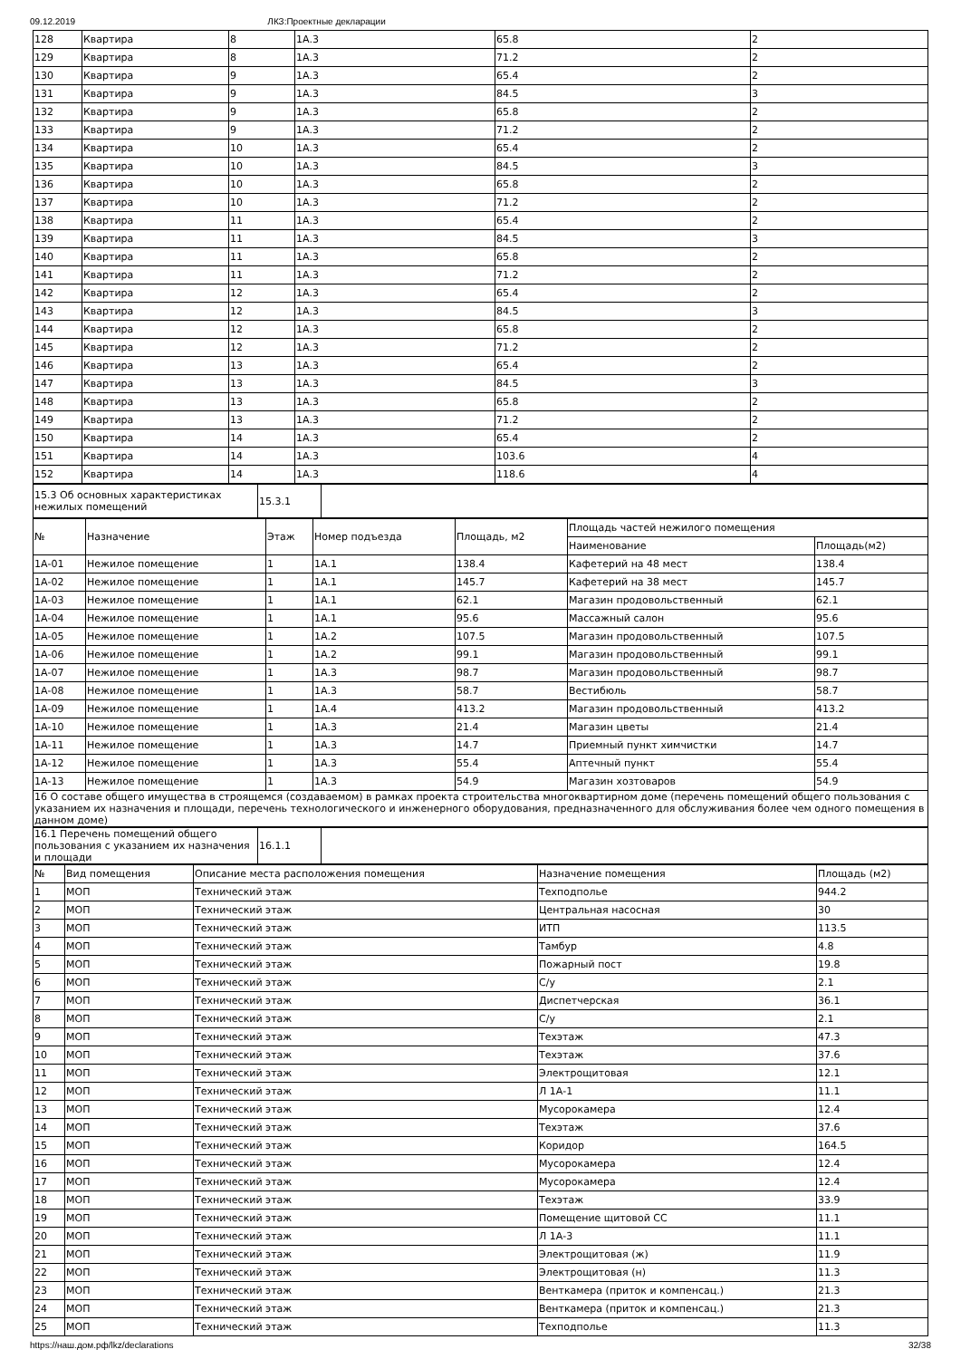09.12.2019 ЛКЗ:Проектные декларации
| 128 | Квартира | 8 | 1А.3 | 65.8 | 2 |
| 129 | Квартира | 8 | 1А.3 | 71.2 | 2 |
| 130 | Квартира | 9 | 1А.3 | 65.4 | 2 |
| 131 | Квартира | 9 | 1А.3 | 84.5 | 3 |
| 132 | Квартира | 9 | 1А.3 | 65.8 | 2 |
| 133 | Квартира | 9 | 1А.3 | 71.2 | 2 |
| 134 | Квартира | 10 | 1А.3 | 65.4 | 2 |
| 135 | Квартира | 10 | 1А.3 | 84.5 | 3 |
| 136 | Квартира | 10 | 1А.3 | 65.8 | 2 |
| 137 | Квартира | 10 | 1А.3 | 71.2 | 2 |
| 138 | Квартира | 11 | 1А.3 | 65.4 | 2 |
| 139 | Квартира | 11 | 1А.3 | 84.5 | 3 |
| 140 | Квартира | 11 | 1А.3 | 65.8 | 2 |
| 141 | Квартира | 11 | 1А.3 | 71.2 | 2 |
| 142 | Квартира | 12 | 1А.3 | 65.4 | 2 |
| 143 | Квартира | 12 | 1А.3 | 84.5 | 3 |
| 144 | Квартира | 12 | 1А.3 | 65.8 | 2 |
| 145 | Квартира | 12 | 1А.3 | 71.2 | 2 |
| 146 | Квартира | 13 | 1А.3 | 65.4 | 2 |
| 147 | Квартира | 13 | 1А.3 | 84.5 | 3 |
| 148 | Квартира | 13 | 1А.3 | 65.8 | 2 |
| 149 | Квартира | 13 | 1А.3 | 71.2 | 2 |
| 150 | Квартира | 14 | 1А.3 | 65.4 | 2 |
| 151 | Квартира | 14 | 1А.3 | 103.6 | 4 |
| 152 | Квартира | 14 | 1А.3 | 118.6 | 4 |
| 15.3 Об основных характеристиках нежилых помещений | 15.3.1 | |
| № | Назначение | Этаж | Номер подъезда | Площадь, м2 | Площадь частей нежилого помещения | |
| --- | --- | --- | --- | --- | --- | --- |
| | | | | | Наименование | Площадь(м2) |
| 1А-01 | Нежилое помещение | 1 | 1А.1 | 138.4 | Кафетерий на 48 мест | 138.4 |
| 1А-02 | Нежилое помещение | 1 | 1А.1 | 145.7 | Кафетерий на 38 мест | 145.7 |
| 1А-03 | Нежилое помещение | 1 | 1А.1 | 62.1 | Магазин продовольственный | 62.1 |
| 1А-04 | Нежилое помещение | 1 | 1А.1 | 95.6 | Массажный салон | 95.6 |
| 1А-05 | Нежилое помещение | 1 | 1А.2 | 107.5 | Магазин продовольственный | 107.5 |
| 1А-06 | Нежилое помещение | 1 | 1А.2 | 99.1 | Магазин продовольственный | 99.1 |
| 1А-07 | Нежилое помещение | 1 | 1А.3 | 98.7 | Магазин продовольственный | 98.7 |
| 1А-08 | Нежилое помещение | 1 | 1А.3 | 58.7 | Вестибюль | 58.7 |
| 1А-09 | Нежилое помещение | 1 | 1А.4 | 413.2 | Магазин продовольственный | 413.2 |
| 1А-10 | Нежилое помещение | 1 | 1А.3 | 21.4 | Магазин цветы | 21.4 |
| 1А-11 | Нежилое помещение | 1 | 1А.3 | 14.7 | Приемный пункт химчистки | 14.7 |
| 1А-12 | Нежилое помещение | 1 | 1А.3 | 55.4 | Аптечный пункт | 55.4 |
| 1А-13 | Нежилое помещение | 1 | 1А.3 | 54.9 | Магазин хозтоваров | 54.9 |
| 16 О составе общего имущества в строящемся (создаваемом) в рамках проекта строительства многоквартирном доме (перечень помещений общего пользования с указанием их назначения и площади, перечень технологического и инженерного оборудования, предназначенного для обслуживания более чем одного помещения в данном доме) | | | | | | |
| 16.1 Перечень помещений общего пользования с указанием их назначения и площади | 16.1.1 | |
| № | Вид помещения | Описание места расположения помещения | Назначение помещения | Площадь (м2) |
| --- | --- | --- | --- | --- |
| 1 | МОП | Технический этаж | Техподполье | 944.2 |
| 2 | МОП | Технический этаж | Центральная насосная | 30 |
| 3 | МОП | Технический этаж | ИТП | 113.5 |
| 4 | МОП | Технический этаж | Тамбур | 4.8 |
| 5 | МОП | Технический этаж | Пожарный пост | 19.8 |
| 6 | МОП | Технический этаж | С/у | 2.1 |
| 7 | МОП | Технический этаж | Диспетчерская | 36.1 |
| 8 | МОП | Технический этаж | С/у | 2.1 |
| 9 | МОП | Технический этаж | Техэтаж | 47.3 |
| 10 | МОП | Технический этаж | Техэтаж | 37.6 |
| 11 | МОП | Технический этаж | Электрощитовая | 12.1 |
| 12 | МОП | Технический этаж | Л 1А-1 | 11.1 |
| 13 | МОП | Технический этаж | Мусорокамера | 12.4 |
| 14 | МОП | Технический этаж | Техэтаж | 37.6 |
| 15 | МОП | Технический этаж | Коридор | 164.5 |
| 16 | МОП | Технический этаж | Мусорокамера | 12.4 |
| 17 | МОП | Технический этаж | Мусорокамера | 12.4 |
| 18 | МОП | Технический этаж | Техэтаж | 33.9 |
| 19 | МОП | Технический этаж | Помещение щитовой СС | 11.1 |
| 20 | МОП | Технический этаж | Л 1А-3 | 11.1 |
| 21 | МОП | Технический этаж | Электрощитовая (ж) | 11.9 |
| 22 | МОП | Технический этаж | Электрощитовая (н) | 11.3 |
| 23 | МОП | Технический этаж | Венткамера (приток и компенсац.) | 21.3 |
| 24 | МОП | Технический этаж | Венткамера (приток и компенсац.) | 21.3 |
| 25 | МОП | Технический этаж | Техподполье | 11.3 |
https://наш.дом.рф/lkz/declarations 32/38